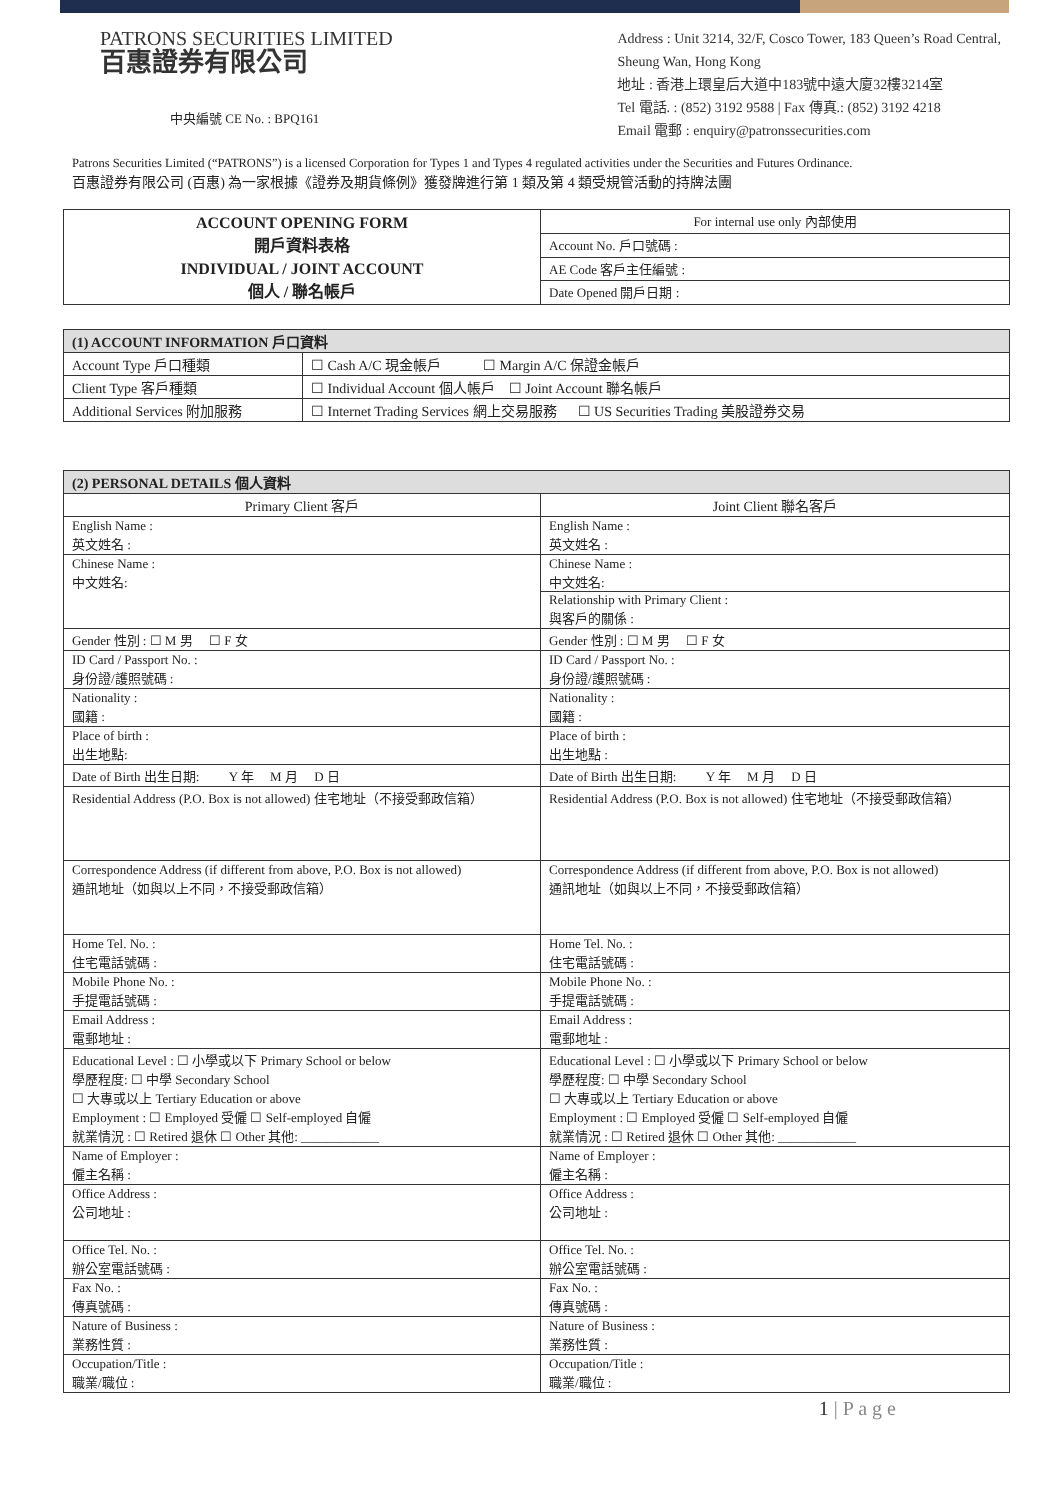PATRONS SECURITIES LIMITED
百惠證券有限公司
中央編號 CE No. : BPQ161
Address : Unit 3214, 32/F, Cosco Tower, 183 Queen’s Road Central,
Sheung Wan, Hong Kong
地址 : 香港上環皇后大道中183號中遠大廈32樓3214室
Tel 電話. : (852) 3192 9588 | Fax 傳真.: (852) 3192 4218
Email 電郵 : enquiry@patronssecurities.com
Patrons Securities Limited (“PATRONS”) is a licensed Corporation for Types 1 and Types 4 regulated activities under the Securities and Futures Ordinance.
百惠證券有限公司 (百惠) 為一家根據《證券及期貨條例》獲發牌進行第 1 類及第 4 類受規管活動的持牌法團
| ACCOUNT OPENING FORM 開戶資料表格 INDIVIDUAL / JOINT ACCOUNT 個人 / 聯名帳戶 | For internal use only 內部使用 |
| | Account No. 戶口號碼 : |
| | AE Code 客戶主任編號 : |
| | Date Opened 開戶日期 : |
| (1) ACCOUNT INFORMATION 戶口資料 | |
| Account Type 戶口種類 | ☐ Cash A/C 現金帳戶 ☐ Margin A/C 保證金帳戶 |
| Client Type 客戶種類 | ☐ Individual Account 個人帳戶 ☐ Joint Account 聯名帳戶 |
| Additional Services 附加服務 | ☐ Internet Trading Services 網上交易服務 ☐ US Securities Trading 美股證券交易 |
| (2) PERSONAL DETAILS 個人資料 | |
| Primary Client 客戶 | Joint Client 聯名客戶 |
| English Name : 英文姓名 : | English Name : 英文姓名 : |
| Chinese Name : 中文姓名: | Chinese Name : 中文姓名: Relationship with Primary Client : 與客戶的關係 : |
| Gender 性別 : ☐ M 男 ☐ F 女 | Gender 性別 : ☐ M 男 ☐ F 女 |
| ID Card / Passport No. : 身份證/護照號碼 : | ID Card / Passport No. : 身份證/護照號碼 : |
| Nationality : 國籍 : | Nationality : 國籍 : |
| Place of birth : 出生地點: | Place of birth : 出生地點 : |
| Date of Birth 出生日期: Y 年 M 月 D 日 | Date of Birth 出生日期: Y 年 M 月 D 日 |
| Residential Address (P.O. Box is not allowed) 住宅地址（不接受郵政信箱） | Residential Address (P.O. Box is not allowed) 住宅地址（不接受郵政信箱） |
| Correspondence Address (if different from above, P.O. Box is not allowed) 通訊地址（如與以上不同，不接受郵政信箱） | Correspondence Address (if different from above, P.O. Box is not allowed) 通訊地址（如與以上不同，不接受郵政信箱） |
| Home Tel. No. : 住宅電話號碼 : | Home Tel. No. : 住宅電話號碼 : |
| Mobile Phone No. : 手提電話號碼 : | Mobile Phone No. : 手提電話號碼 : |
| Email Address : 電郵地址 : | Email Address : 電郵地址 : |
| Educational Level : ☐ 小學或以下 Primary School or below 學歷程度: ☐ 中學 Secondary School ☐ 大專或以上 Tertiary Education or above Employment : ☐ Employed 受僱 ☐ Self-employed 自僱 就業情況 : ☐ Retired 退休 ☐ Other 其他: ____________ | Educational Level : ☐ 小學或以下 Primary School or below 學歷程度: ☐ 中學 Secondary School ☐ 大專或以上 Tertiary Education or above Employment : ☐ Employed 受僱 ☐ Self-employed 自僱 就業情況 : ☐ Retired 退休 ☐ Other 其他: ____________ |
| Name of Employer : 僱主名稱 : | Name of Employer : 僱主名稱 : |
| Office Address : 公司地址 : | Office Address : 公司地址 : |
| Office Tel. No. : 辦公室電話號碼 : | Office Tel. No. : 辦公室電話號碼 : |
| Fax No. : 傳真號碼 : | Fax No. : 傳真號碼 : |
| Nature of Business : 業務性質 : | Nature of Business : 業務性質 : |
| Occupation/Title : 職業/職位 : | Occupation/Title : 職業/職位 : |
1 | P a g e